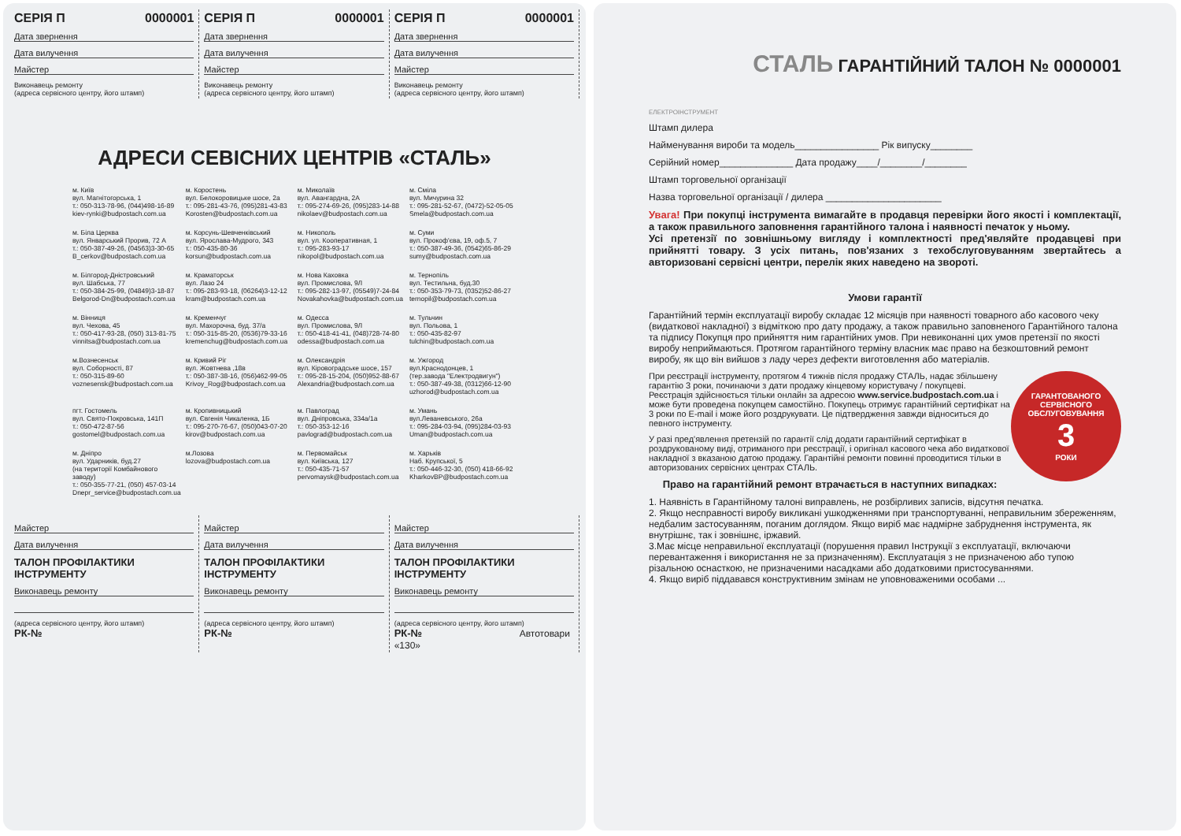СЕРІЯ П 0000001
Дата звернення
Дата вилучення
Майстер
Виконавець ремонту
(адреса сервісного центру, його штамп)
СЕРІЯ П 0000001
Дата звернення
Дата вилучення
Майстер
Виконавець ремонту
(адреса сервісного центру, його штамп)
СЕРІЯ П 0000001
Дата звернення
Дата вилучення
Майстер
Виконавець ремонту
(адреса сервісного центру, його штамп)
АДРЕСИ СЕВІСНИХ ЦЕНТРІВ «СТАЛЬ»
м. Київ
вул. Магнітогорська, 1
т.: 050-313-78-96, (044)498-16-89
kiev-rynki@budpostach.com.ua
м. Коростень
вул. Белокоровицьке шосе, 2а
т.: 095-281-43-76, (095)281-43-83
Korosten@budpostach.com.ua
м. Миколаїв
вул. Авангардна, 2А
т.: 095-274-69-26, (095)283-14-88
nikolaev@budpostach.com.ua
м. Сміла
вул. Мичурина 32
т.: 095-281-52-67, (0472)-52-05-05
Smela@budpostach.com.ua
м. Біла Церква
вул. Январський Прорив, 72 А
т.: 050-387-49-26, (04563)3-30-65
B_cerkov@budpostach.com.ua
м. Корсунь-Шевченківський
вул. Ярослава-Мудрого, 343
т.: 050-435-80-36
korsun@budpostach.com.ua
м. Никополь
вул. ул. Кооперативная, 1
т.: 095-283-93-17
nikopol@budpostach.com.ua
м. Суми
вул. Прокоф'єва, 19, оф.5, 7
т.: 050-387-49-36, (0542)65-86-29
sumy@budpostach.com.ua
м. Білгород-Дністровський
вул. Шабська, 77
т.: 050-384-25-99, (04849)3-18-87
Belgorod-Dn@budpostach.com.ua
м. Краматорськ
вул. Лазо 24
т.: 095-283-93-18, (06264)3-12-12
kram@budpostach.com.ua
м. Нова Каховка
вул. Промислова, 9Л
т.: 095-282-13-97, (05549)7-24-84
Novakahovka@budpostach.com.ua
м. Тернопіль
вул. Тестильна, буд.30
т.: 050-353-79-73, (0352)52-86-27
ternopil@budpostach.com.ua
м. Вінниця
вул. Чехова, 45
т.: 050-417-93-28, (050) 313-81-75
vinnitsa@budpostach.com.ua
м. Кременчуг
вул. Махорочна, буд. 37/а
т.: 050-315-85-20, (0536)79-33-16
kremenchug@budpostach.com.ua
м. Одесса
вул. Промислова, 9Л
т.: 050-418-41-41, (048)728-74-80
odessa@budpostach.com.ua
м. Тульчин
вул. Польова, 1
т.: 050-435-82-97
tulchin@budpostach.com.ua
м.Вознесенськ
вул. Соборності, 87
т.: 050-315-89-60
voznesensk@budpostach.com.ua
м. Кривий Ріг
вул. Жовтнева ,18в
т.: 050-387-38-16, (056)462-99-05
Krivoy_Rog@budpostach.com.ua
м. Олександрія
вул. Кіровоградське шосе, 157
т.: 095-28-15-204, (050)952-88-67
Alexandria@budpostach.com.ua
м. Ужгород
вул.Краснодонцев, 1
(тер.завода "Електродвигун")
т.: 050-387-49-38, (0312)66-12-90
uzhorod@budpostach.com.ua
пгт. Гостомель
вул. Свято-Покровська, 141П
т.: 050-472-87-56
gostomel@budpostach.com.ua
м. Кропивницький
вул. Євгенія Чикаленка, 1Б
т.: 095-270-76-67, (050)043-07-20
kirov@budpostach.com.ua
м. Павлоград
вул. Дніпровська, 334а/1а
т.: 050-353-12-16
pavlograd@budpostach.com.ua
м. Умань
вул.Леваневського, 26а
т.: 095-284-03-94, (095)284-03-93
Uman@budpostach.com.ua
м. Дніпро
вул. Ударників, буд.27
(на території Комбайнового заводу)
т.: 050-355-77-21, (050) 457-03-14
Dnepr_service@budpostach.com.ua
м.Лозова
lozova@budpostach.com.ua
м. Первомайськ
вул. Київська, 127
т.: 050-435-71-57
pervomaysk@budpostach.com.ua
м. Харьків
Наб. Крупської, 5
т.: 050-446-32-30, (050) 418-66-92
KharkovBP@budpostach.com.ua
Майстер
Дата вилучення
ТАЛОН ПРОФІЛАКТИКИ ІНСТРУМЕНТУ
Виконавець ремонту
(адреса сервісного центру, його штамп)
РК-№
Майстер
Дата вилучення
ТАЛОН ПРОФІЛАКТИКИ ІНСТРУМЕНТУ
Виконавець ремонту
(адреса сервісного центру, його штамп)
РК-№
Майстер
Дата вилучення
ТАЛОН ПРОФІЛАКТИКИ ІНСТРУМЕНТУ
Виконавець ремонту
(адреса сервісного центру, його штамп)
РК-№ Автотовари «130»
СТАЛЬ ГАРАНТІЙНИЙ ТАЛОН № 0000001
ЕЛЕКТРОІНСТРУМЕНТ
Штамп дилера
Найменування вироби та модель________________ Рік випуску________
Серійний номер______________ Дата продажу____/________/________
Штамп торговельної організації
Назва торговельної організації / дилера ______________________
Увага! При покупці інструмента вимагайте в продавця перевірки його якості і комплектації, а також правильного заповнення гарантійного талона і наявності печаток у ньому.
Усі претензії по зовнішньому вигляду і комплектності пред'являйте продавцеві при прийнятті товару. З усіх питань, пов'язаних з техобслуговуванням звертайтесь а авторизовані сервісні центри, перелік яких наведено на звороті.
Умови гарантії
Гарантійний термін експлуатації виробу складає 12 місяців при наявності товарного або касового чеку (видаткової накладної) з відміткою про дату продажу, а також правильно заповненого Гарантійного талона та підпису Покупця про прийняття ним гарантійних умов. При невиконанні цих умов претензії по якості виробу неприймаються. Протягом гарантійного терміну власник має право на безкоштовний ремонт виробу, як що він вийшов з ладу через дефекти виготовлення або матеріалів.
ГАРАНТОВАНОГО СЕРВІСНОГО ОБСЛУГОВУВАННЯ
3
РОКИ
При реєстрації інструменту, протягом 4 тижнів після продажу СТАЛЬ, надає збільшену гарантію 3 роки, починаючи з дати продажу кінцевому користувачу / покупцеві. Реєстрація здійснюється тільки онлайн за адресою www.service.budpostach.com.ua і може бути проведена покупцем самостійно. Покупець отримує гарантійний сертифікат на 3 роки по E-mail і може його роздрукувати. Це підтвердження завжди відноситься до певного інструменту.
У разі пред'явлення претензій по гарантії слід додати гарантійний сертифікат в роздрукованому виді, отриманого при реєстрації, і оригінал касового чека або видаткової накладної з вказаною датою продажу. Гарантійні ремонти повинні проводитися тільки в авторизованих сервісних центрах СТАЛЬ.
Право на гарантійний ремонт втрачається в наступних випадках:
1. Наявність в Гарантійному талоні виправлень, не розбірливих записів, відсутня печатка.
2. Якщо несправності виробу викликані ушкодженнями при транспортуванні, неправильним збереженням, недбалим застосуванням, поганим доглядом. Якщо виріб має надмірне забруднення інструмента, як внутрішнє, так і зовнішнє, іржавий.
3.Має місце неправильної експлуатації (порушення правил Інструкції з експлуатації, включаючи перевантаження і використання не за призначенням). Експлуатація з не призначеною або тупою різальною оснасткою, не призначеними насадками або додатковими пристосуваннями.
4. Якщо виріб піддавався конструктивним змінам не уповноваженими особами ...